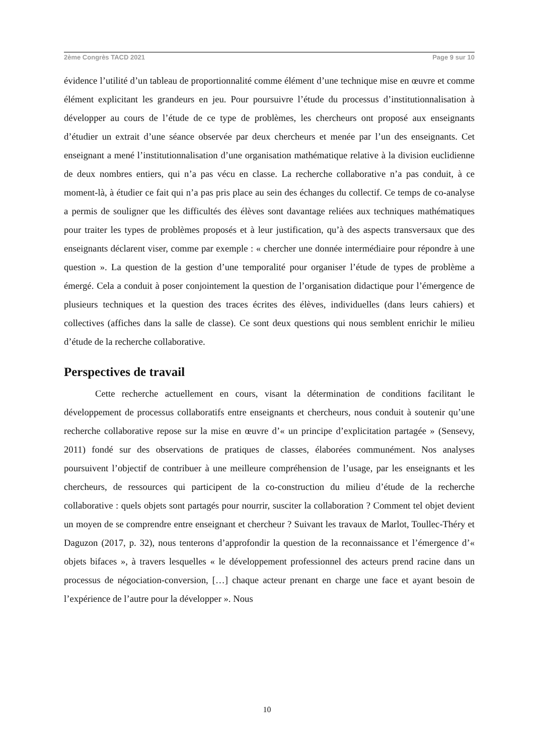2ème Congrès TACD 2021 Page 9 sur 10
évidence l’utilité d’un tableau de proportionnalité comme élément d’une technique mise en œuvre et comme élément explicitant les grandeurs en jeu. Pour poursuivre l’étude du processus d’institutionnalisation à développer au cours de l’étude de ce type de problèmes, les chercheurs ont proposé aux enseignants d’étudier un extrait d’une séance observée par deux chercheurs et menée par l’un des enseignants. Cet enseignant a mené l’institutionnalisation d’une organisation mathématique relative à la division euclidienne de deux nombres entiers, qui n’a pas vécu en classe. La recherche collaborative n’a pas conduit, à ce moment-là, à étudier ce fait qui n’a pas pris place au sein des échanges du collectif. Ce temps de co-analyse a permis de souligner que les difficultés des élèves sont davantage reliées aux techniques mathématiques pour traiter les types de problèmes proposés et à leur justification, qu’à des aspects transversaux que des enseignants déclarent viser, comme par exemple : « chercher une donnée intermédiaire pour répondre à une question ». La question de la gestion d’une temporalité pour organiser l’étude de types de problème a émergé. Cela a conduit à poser conjointement la question de l’organisation didactique pour l’émergence de plusieurs techniques et la question des traces écrites des élèves, individuelles (dans leurs cahiers) et collectives (affiches dans la salle de classe). Ce sont deux questions qui nous semblent enrichir le milieu d’étude de la recherche collaborative.
Perspectives de travail
Cette recherche actuellement en cours, visant la détermination de conditions facilitant le développement de processus collaboratifs entre enseignants et chercheurs, nous conduit à soutenir qu’une recherche collaborative repose sur la mise en œuvre d’« un principe d’explicitation partagée » (Sensevy, 2011) fondé sur des observations de pratiques de classes, élaborées communément. Nos analyses poursuivent l’objectif de contribuer à une meilleure compréhension de l’usage, par les enseignants et les chercheurs, de ressources qui participent de la co-construction du milieu d’étude de la recherche collaborative : quels objets sont partagés pour nourrir, susciter la collaboration ? Comment tel objet devient un moyen de se comprendre entre enseignant et chercheur ? Suivant les travaux de Marlot, Toullec-Théry et Daguzon (2017, p. 32), nous tenterons d’approfondir la question de la reconnaissance et l’émergence d’« objets bifaces », à travers lesquelles « le développement professionnel des acteurs prend racine dans un processus de négociation-conversion, […] chaque acteur prenant en charge une face et ayant besoin de l’expérience de l’autre pour la développer ». Nous
10